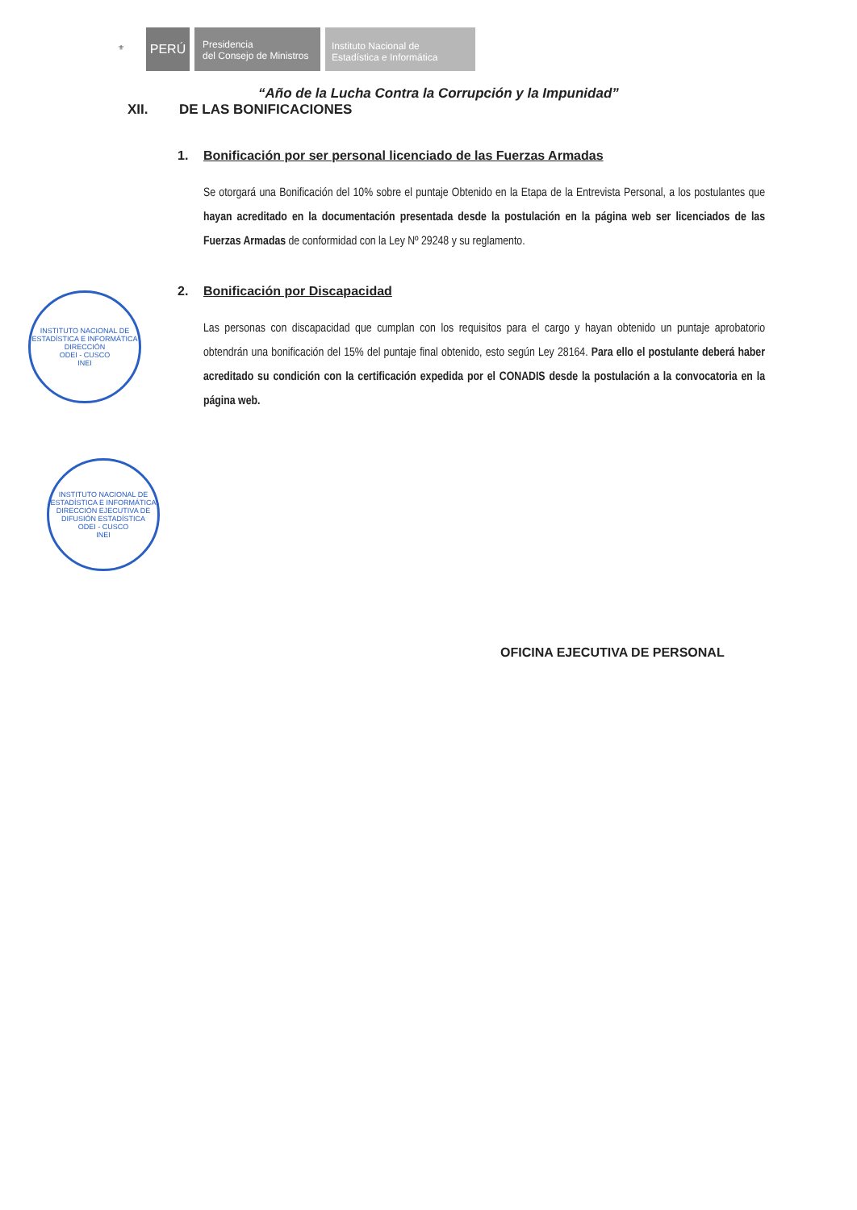⚜
PERÚ
Presidencia
del Consejo de Ministros
Instituto Nacional de
Estadística e Informática
“Año de la Lucha Contra la Corrupción y la Impunidad”
XII. DE LAS BONIFICACIONES
1. Bonificación por ser personal licenciado de las Fuerzas Armadas
Se otorgará una Bonificación del 10% sobre el puntaje Obtenido en la Etapa de la Entrevista Personal, a los postulantes que hayan acreditado en la documentación presentada desde la postulación en la página web ser licenciados de las Fuerzas Armadas de conformidad con la Ley Nº 29248 y su reglamento.
2. Bonificación por Discapacidad
Las personas con discapacidad que cumplan con los requisitos para el cargo y hayan obtenido un puntaje aprobatorio obtendrán una bonificación del 15% del puntaje final obtenido, esto según Ley 28164. Para ello el postulante deberá haber acreditado su condición con la certificación expedida por el CONADIS desde la postulación a la convocatoria en la página web.
INSTITUTO NACIONAL DE ESTADÍSTICA E INFORMÁTICA
DIRECCIÓN
ODEI - CUSCO
INEI
INSTITUTO NACIONAL DE ESTADÍSTICA E INFORMÁTICA
DIRECCIÓN EJECUTIVA DE DIFUSIÓN ESTADÍSTICA
ODEI - CUSCO
INEI
OFICINA EJECUTIVA DE PERSONAL